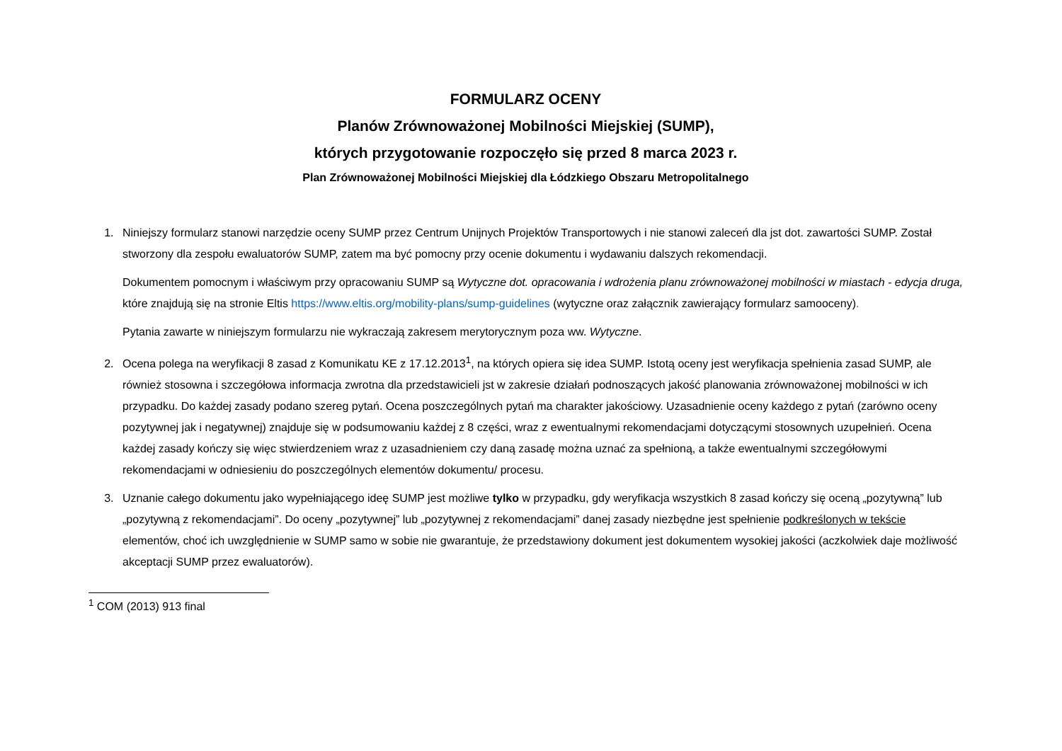FORMULARZ OCENY
Planów Zrównoważonej Mobilności Miejskiej (SUMP),
których przygotowanie rozpoczęło się przed 8 marca 2023 r.
Plan Zrównoważonej Mobilności Miejskiej dla Łódzkiego Obszaru Metropolitalnego
1. Niniejszy formularz stanowi narzędzie oceny SUMP przez Centrum Unijnych Projektów Transportowych i nie stanowi zaleceń dla jst dot. zawartości SUMP. Został stworzony dla zespołu ewaluatorów SUMP, zatem ma być pomocny przy ocenie dokumentu i wydawaniu dalszych rekomendacji.
Dokumentem pomocnym i właściwym przy opracowaniu SUMP są Wytyczne dot. opracowania i wdrożenia planu zrównoważonej mobilności w miastach - edycja druga, które znajdują się na stronie Eltis https://www.eltis.org/mobility-plans/sump-guidelines (wytyczne oraz załącznik zawierający formularz samooceny).
Pytania zawarte w niniejszym formularzu nie wykraczają zakresem merytorycznym poza ww. Wytyczne.
2. Ocena polega na weryfikacji 8 zasad z Komunikatu KE z 17.12.2013<sup>1</sup>, na których opiera się idea SUMP. Istotą oceny jest weryfikacja spełnienia zasad SUMP, ale również stosowna i szczegółowa informacja zwrotna dla przedstawicieli jst w zakresie działań podnoszących jakość planowania zrównoważonej mobilności w ich przypadku. Do każdej zasady podano szereg pytań. Ocena poszczególnych pytań ma charakter jakościowy. Uzasadnienie oceny każdego z pytań (zarówno oceny pozytywnej jak i negatywnej) znajduje się w podsumowaniu każdej z 8 części, wraz z ewentualnymi rekomendacjami dotyczącymi stosownych uzupełnień. Ocena każdej zasady kończy się więc stwierdzeniem wraz z uzasadnieniem czy daną zasadę można uznać za spełnioną, a także ewentualnymi szczegółowymi rekomendacjami w odniesieniu do poszczególnych elementów dokumentu/ procesu.
3. Uznanie całego dokumentu jako wypełniającego ideę SUMP jest możliwe tylko w przypadku, gdy weryfikacja wszystkich 8 zasad kończy się oceną „pozytywną” lub „pozytywną z rekomendacjami”. Do oceny „pozytywnej” lub „pozytywnej z rekomendacjami” danej zasady niezbędne jest spełnienie podkreślonych w tekście elementów, choć ich uwzględnienie w SUMP samo w sobie nie gwarantuje, że przedstawiony dokument jest dokumentem wysokiej jakości (aczkolwiek daje możliwość akceptacji SUMP przez ewaluatorów).
<sup>1</sup> COM (2013) 913 final